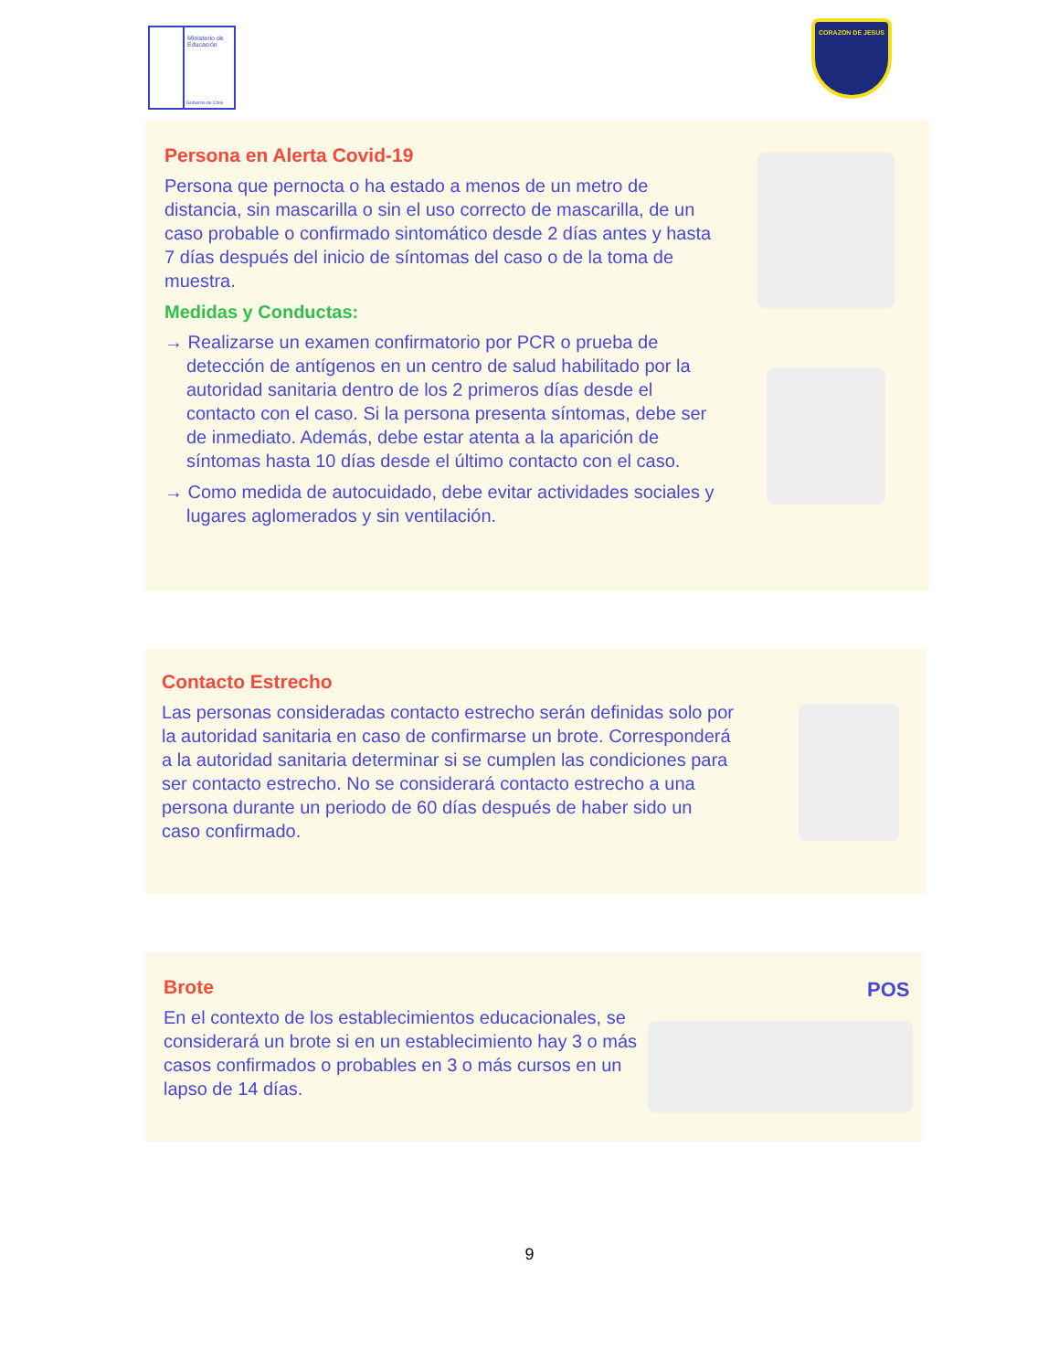Ministerio de Educación
Gobierno de Chile
CORAZON DE JESUS
Persona en Alerta Covid-19
Persona que pernocta o ha estado a menos de un metro de distancia, sin mascarilla o sin el uso correcto de mascarilla, de un caso probable o confirmado sintomático desde 2 días antes y hasta 7 días después del inicio de síntomas del caso o de la toma de muestra.
Medidas y Conductas:
→ Realizarse un examen confirmatorio por PCR o prueba de detección de antígenos en un centro de salud habilitado por la autoridad sanitaria dentro de los 2 primeros días desde el contacto con el caso. Si la persona presenta síntomas, debe ser de inmediato. Además, debe estar atenta a la aparición de síntomas hasta 10 días desde el último contacto con el caso.
→ Como medida de autocuidado, debe evitar actividades sociales y lugares aglomerados y sin ventilación.
Contacto Estrecho
Las personas consideradas contacto estrecho serán definidas solo por la autoridad sanitaria en caso de confirmarse un brote. Corresponderá a la autoridad sanitaria determinar si se cumplen las condiciones para ser contacto estrecho. No se considerará contacto estrecho a una persona durante un periodo de 60 días después de haber sido un caso confirmado.
Brote
En el contexto de los establecimientos educacionales, se considerará un brote si en un establecimiento hay 3 o más casos confirmados o probables en 3 o más cursos en un lapso de 14 días.
POS
9